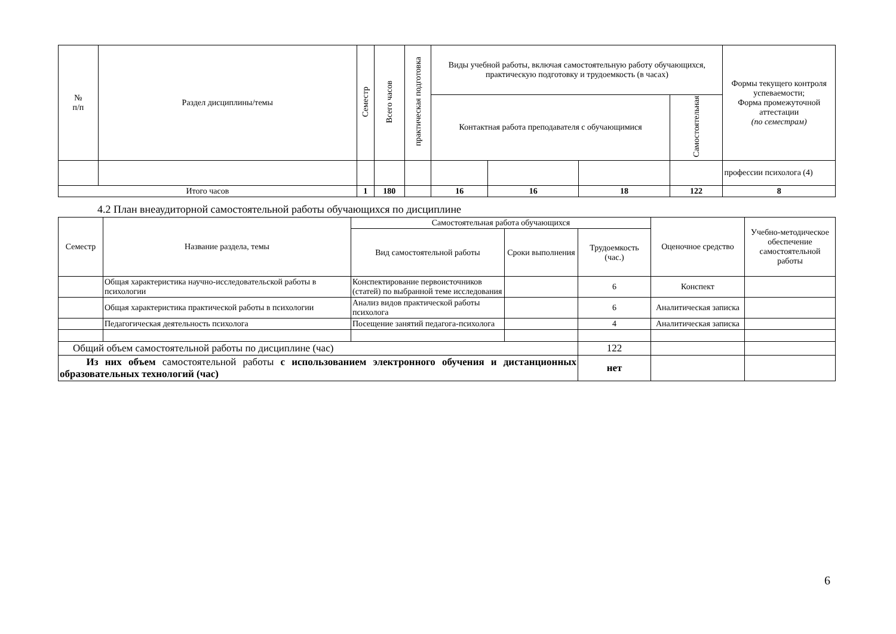| № п/п | Раздел дисциплины/темы | Семестр | Всего часов | практическая подготовка | Виды учебной работы, включая самостоятельную работу обучающихся, практическую подготовку и трудоемкость (в часах) | | | | Формы текущего контроля успеваемости; Форма промежуточной аттестации (по семестрам) |
| --- | --- | --- | --- | --- | --- | --- | --- | --- | --- |
| | | | | | Контактная работа преподавателя с обучающимися | | | Самостоятельная | |
| | | | | | | | | | профессии психолога (4) |
| Итого часов | | 1 | 180 | | 16 | 16 | 18 | 122 | 8 |
4.2 План внеаудиторной самостоятельной работы обучающихся по дисциплине
| Семестр | Название раздела, темы | Самостоятельная работа обучающихся | | | Оценочное средство | Учебно-методическое обеспечение самостоятельной работы |
| --- | --- | --- | --- | --- | --- | --- |
| | | Вид самостоятельной работы | Сроки выполнения | Трудоемкость (час.) | | |
| | Общая характеристика научно-исследовательской работы в психологии | Конспектирование первоисточников (статей) по выбранной теме исследования | | 6 | Конспект | |
| | Общая характеристика практической работы в психологии | Анализ видов практической работы психолога | | 6 | Аналитическая записка | |
| | Педагогическая деятельность психолога | Посещение занятий педагога-психолога | | 4 | Аналитическая записка | |
| Общий объем самостоятельной работы по дисциплине (час) | | | | 122 | | |
| Из них объем самостоятельной работы с использованием электронного обучения и дистанционных образовательных технологий (час) | | | | нет | | |
6